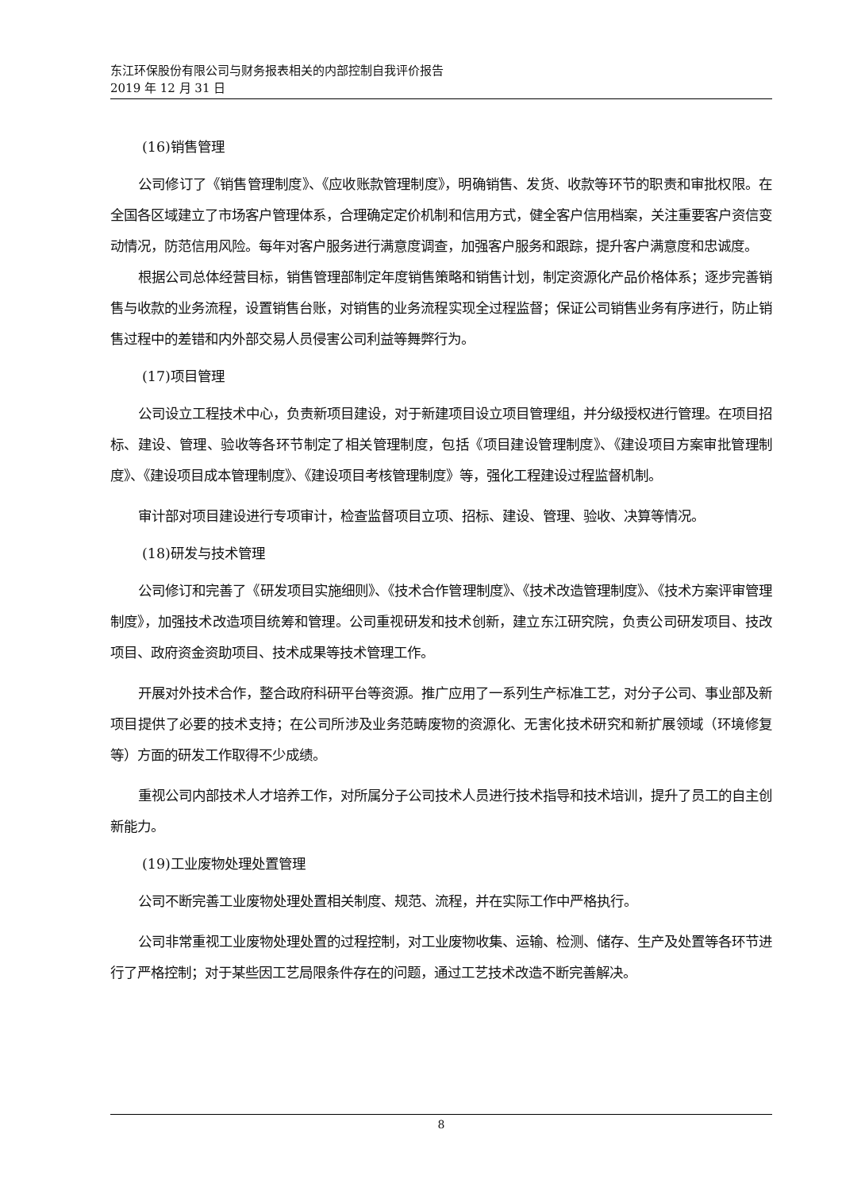东江环保股份有限公司与财务报表相关的内部控制自我评价报告
2019 年 12 月 31 日
(16)销售管理
公司修订了《销售管理制度》、《应收账款管理制度》，明确销售、发货、收款等环节的职责和审批权限。在全国各区域建立了市场客户管理体系，合理确定定价机制和信用方式，健全客户信用档案，关注重要客户资信变动情况，防范信用风险。每年对客户服务进行满意度调查，加强客户服务和跟踪，提升客户满意度和忠诚度。
根据公司总体经营目标，销售管理部制定年度销售策略和销售计划，制定资源化产品价格体系；逐步完善销售与收款的业务流程，设置销售台账，对销售的业务流程实现全过程监督；保证公司销售业务有序进行，防止销售过程中的差错和内外部交易人员侵害公司利益等舞弊行为。
(17)项目管理
公司设立工程技术中心，负责新项目建设，对于新建项目设立项目管理组，并分级授权进行管理。在项目招标、建设、管理、验收等各环节制定了相关管理制度，包括《项目建设管理制度》、《建设项目方案审批管理制度》、《建设项目成本管理制度》、《建设项目考核管理制度》等，强化工程建设过程监督机制。
审计部对项目建设进行专项审计，检查监督项目立项、招标、建设、管理、验收、决算等情况。
(18)研发与技术管理
公司修订和完善了《研发项目实施细则》、《技术合作管理制度》、《技术改造管理制度》、《技术方案评审管理制度》，加强技术改造项目统筹和管理。公司重视研发和技术创新，建立东江研究院，负责公司研发项目、技改项目、政府资金资助项目、技术成果等技术管理工作。
开展对外技术合作，整合政府科研平台等资源。推广应用了一系列生产标准工艺，对分子公司、事业部及新项目提供了必要的技术支持；在公司所涉及业务范畴废物的资源化、无害化技术研究和新扩展领域（环境修复等）方面的研发工作取得不少成绩。
重视公司内部技术人才培养工作，对所属分子公司技术人员进行技术指导和技术培训，提升了员工的自主创新能力。
(19)工业废物处理处置管理
公司不断完善工业废物处理处置相关制度、规范、流程，并在实际工作中严格执行。
公司非常重视工业废物处理处置的过程控制，对工业废物收集、运输、检测、储存、生产及处置等各环节进行了严格控制；对于某些因工艺局限条件存在的问题，通过工艺技术改造不断完善解决。
8